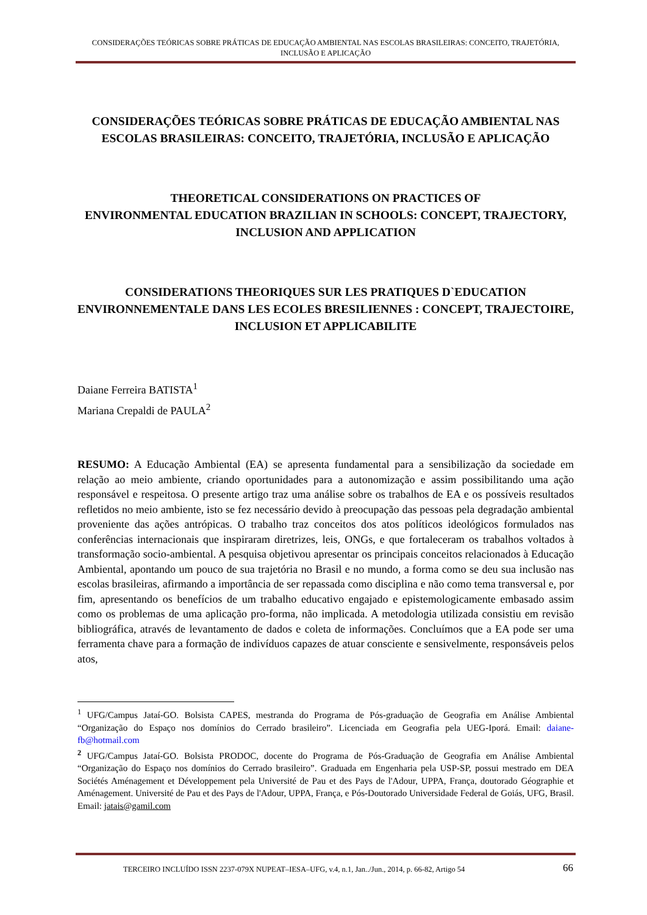CONSIDERAÇÕES TEÓRICAS SOBRE PRÁTICAS DE EDUCAÇÃO AMBIENTAL NAS ESCOLAS BRASILEIRAS: CONCEITO, TRAJETÓRIA, INCLUSÃO E APLICAÇÃO
CONSIDERAÇÕES TEÓRICAS SOBRE PRÁTICAS DE EDUCAÇÃO AMBIENTAL NAS ESCOLAS BRASILEIRAS: CONCEITO, TRAJETÓRIA, INCLUSÃO E APLICAÇÃO
THEORETICAL CONSIDERATIONS ON PRACTICES OF
ENVIRONMENTAL EDUCATION BRAZILIAN IN SCHOOLS: CONCEPT, TRAJECTORY, INCLUSION AND APPLICATION
CONSIDERATIONS THEORIQUES SUR LES PRATIQUES D`EDUCATION ENVIRONNEMENTALE DANS LES ECOLES BRESILIENNES : CONCEPT, TRAJECTOIRE, INCLUSION ET APPLICABILITE
Daiane Ferreira BATISTA<sup>1</sup>
Mariana Crepaldi de PAULA<sup>2</sup>
RESUMO: A Educação Ambiental (EA) se apresenta fundamental para a sensibilização da sociedade em relação ao meio ambiente, criando oportunidades para a autonomização e assim possibilitando uma ação responsável e respeitosa. O presente artigo traz uma análise sobre os trabalhos de EA e os possíveis resultados refletidos no meio ambiente, isto se fez necessário devido à preocupação das pessoas pela degradação ambiental proveniente das ações antrópicas. O trabalho traz conceitos dos atos políticos ideológicos formulados nas conferências internacionais que inspiraram diretrizes, leis, ONGs, e que fortaleceram os trabalhos voltados à transformação socio-ambiental. A pesquisa objetivou apresentar os principais conceitos relacionados à Educação Ambiental, apontando um pouco de sua trajetória no Brasil e no mundo, a forma como se deu sua inclusão nas escolas brasileiras, afirmando a importância de ser repassada como disciplina e não como tema transversal e, por fim, apresentando os benefícios de um trabalho educativo engajado e epistemologicamente embasado assim como os problemas de uma aplicação pro-forma, não implicada. A metodologia utilizada consistiu em revisão bibliográfica, através de levantamento de dados e coleta de informações. Concluímos que a EA pode ser uma ferramenta chave para a formação de indivíduos capazes de atuar consciente e sensivelmente, responsáveis pelos atos,
<sup>1</sup> UFG/Campus Jataí-GO. Bolsista CAPES, mestranda do Programa de Pós-graduação de Geografia em Análise Ambiental “Organização do Espaço nos domínios do Cerrado brasileiro”. Licenciada em Geografia pela UEG-Iporá. Email: daiane-fb@hotmail.com
<sup>2</sup> UFG/Campus Jataí-GO. Bolsista PRODOC, docente do Programa de Pós-Graduação de Geografia em Análise Ambiental “Organização do Espaço nos domínios do Cerrado brasileiro”. Graduada em Engenharia pela USP-SP, possui mestrado em DEA Sociétés Aménagement et Développement pela Université de Pau et des Pays de l'Adour, UPPA, França, doutorado Géographie et Aménagement. Université de Pau et des Pays de l'Adour, UPPA, França, e Pós-Doutorado Universidade Federal de Goiás, UFG, Brasil. Email: jatais@gamil.com
TERCEIRO INCLUÍDO ISSN 2237-079X NUPEAT–IESA–UFG, v.4, n.1, Jan../Jun., 2014, p. 66-82, Artigo 54 66